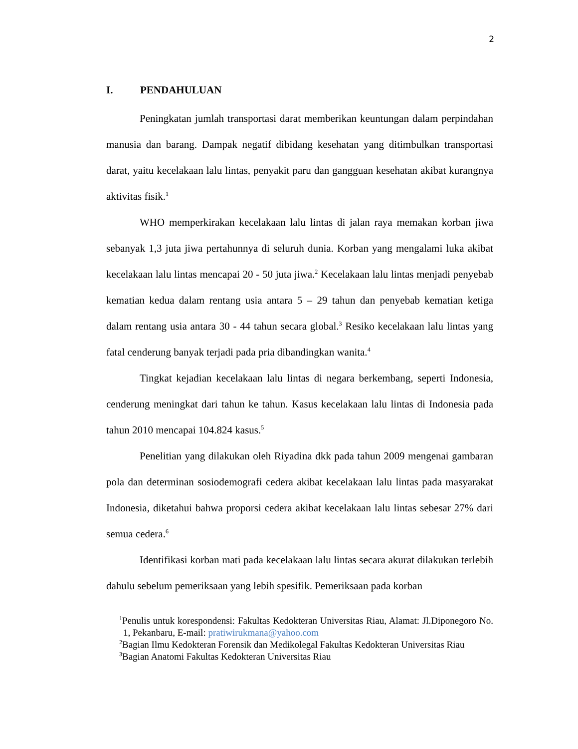2
I. PENDAHULUAN
Peningkatan jumlah transportasi darat memberikan keuntungan dalam perpindahan manusia dan barang. Dampak negatif dibidang kesehatan yang ditimbulkan transportasi darat, yaitu kecelakaan lalu lintas, penyakit paru dan gangguan kesehatan akibat kurangnya aktivitas fisik.<sup>1</sup>
WHO memperkirakan kecelakaan lalu lintas di jalan raya memakan korban jiwa sebanyak 1,3 juta jiwa pertahunnya di seluruh dunia. Korban yang mengalami luka akibat kecelakaan lalu lintas mencapai 20 - 50 juta jiwa.<sup>2</sup> Kecelakaan lalu lintas menjadi penyebab kematian kedua dalam rentang usia antara 5 – 29 tahun dan penyebab kematian ketiga dalam rentang usia antara 30 - 44 tahun secara global.<sup>3</sup> Resiko kecelakaan lalu lintas yang fatal cenderung banyak terjadi pada pria dibandingkan wanita.<sup>4</sup>
Tingkat kejadian kecelakaan lalu lintas di negara berkembang, seperti Indonesia, cenderung meningkat dari tahun ke tahun. Kasus kecelakaan lalu lintas di Indonesia pada tahun 2010 mencapai 104.824 kasus.<sup>5</sup>
Penelitian yang dilakukan oleh Riyadina dkk pada tahun 2009 mengenai gambaran pola dan determinan sosiodemografi cedera akibat kecelakaan lalu lintas pada masyarakat Indonesia, diketahui bahwa proporsi cedera akibat kecelakaan lalu lintas sebesar 27% dari semua cedera.<sup>6</sup>
Identifikasi korban mati pada kecelakaan lalu lintas secara akurat dilakukan terlebih dahulu sebelum pemeriksaan yang lebih spesifik. Pemeriksaan pada korban
<sup>1</sup> Penulis untuk korespondensi: Fakultas Kedokteran Universitas Riau, Alamat: Jl.Diponegoro No. 1, Pekanbaru, E-mail: pratiwirukmana@yahoo.com
<sup>2</sup> Bagian Ilmu Kedokteran Forensik dan Medikolegal Fakultas Kedokteran Universitas Riau
<sup>3</sup> Bagian Anatomi Fakultas Kedokteran Universitas Riau